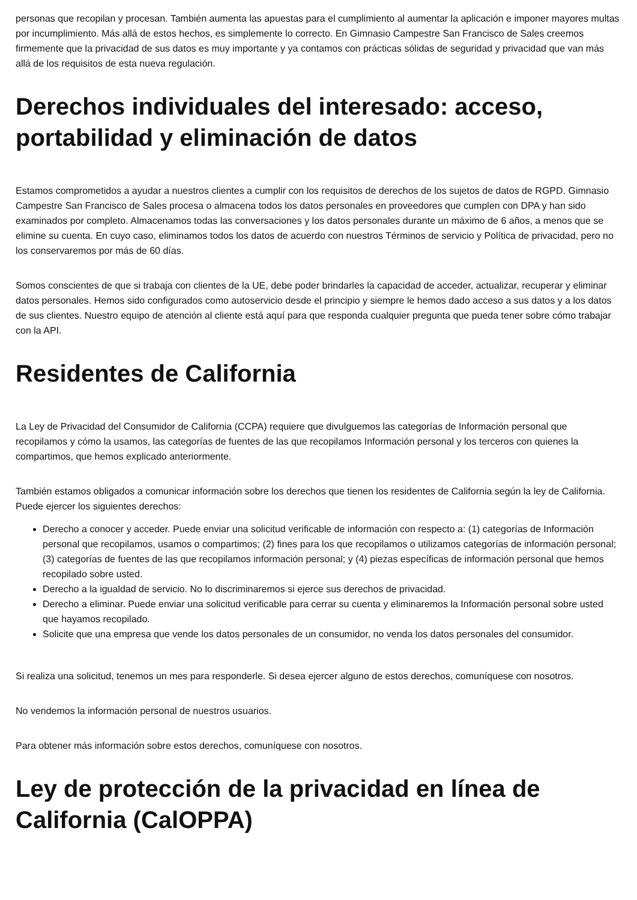personas que recopilan y procesan. También aumenta las apuestas para el cumplimiento al aumentar la aplicación e imponer mayores multas por incumplimiento. Más allá de estos hechos, es simplemente lo correcto. En Gimnasio Campestre San Francisco de Sales creemos firmemente que la privacidad de sus datos es muy importante y ya contamos con prácticas sólidas de seguridad y privacidad que van más allá de los requisitos de esta nueva regulación.
Derechos individuales del interesado: acceso, portabilidad y eliminación de datos
Estamos comprometidos a ayudar a nuestros clientes a cumplir con los requisitos de derechos de los sujetos de datos de RGPD. Gimnasio Campestre San Francisco de Sales procesa o almacena todos los datos personales en proveedores que cumplen con DPA y han sido examinados por completo. Almacenamos todas las conversaciones y los datos personales durante un máximo de 6 años, a menos que se elimine su cuenta. En cuyo caso, eliminamos todos los datos de acuerdo con nuestros Términos de servicio y Política de privacidad, pero no los conservaremos por más de 60 días.
Somos conscientes de que si trabaja con clientes de la UE, debe poder brindarles la capacidad de acceder, actualizar, recuperar y eliminar datos personales. Hemos sido configurados como autoservicio desde el principio y siempre le hemos dado acceso a sus datos y a los datos de sus clientes. Nuestro equipo de atención al cliente está aquí para que responda cualquier pregunta que pueda tener sobre cómo trabajar con la API.
Residentes de California
La Ley de Privacidad del Consumidor de California (CCPA) requiere que divulguemos las categorías de Información personal que recopilamos y cómo la usamos, las categorías de fuentes de las que recopilamos Información personal y los terceros con quienes la compartimos, que hemos explicado anteriormente.
También estamos obligados a comunicar información sobre los derechos que tienen los residentes de California según la ley de California. Puede ejercer los siguientes derechos:
Derecho a conocer y acceder. Puede enviar una solicitud verificable de información con respecto a: (1) categorías de Información personal que recopilamos, usamos o compartimos; (2) fines para los que recopilamos o utilizamos categorías de información personal; (3) categorías de fuentes de las que recopilamos información personal; y (4) piezas específicas de información personal que hemos recopilado sobre usted.
Derecho a la igualdad de servicio. No lo discriminaremos si ejerce sus derechos de privacidad.
Derecho a eliminar. Puede enviar una solicitud verificable para cerrar su cuenta y eliminaremos la Información personal sobre usted que hayamos recopilado.
Solicite que una empresa que vende los datos personales de un consumidor, no venda los datos personales del consumidor.
Si realiza una solicitud, tenemos un mes para responderle. Si desea ejercer alguno de estos derechos, comuníquese con nosotros.
No vendemos la información personal de nuestros usuarios.
Para obtener más información sobre estos derechos, comuníquese con nosotros.
Ley de protección de la privacidad en línea de California (CalOPPA)